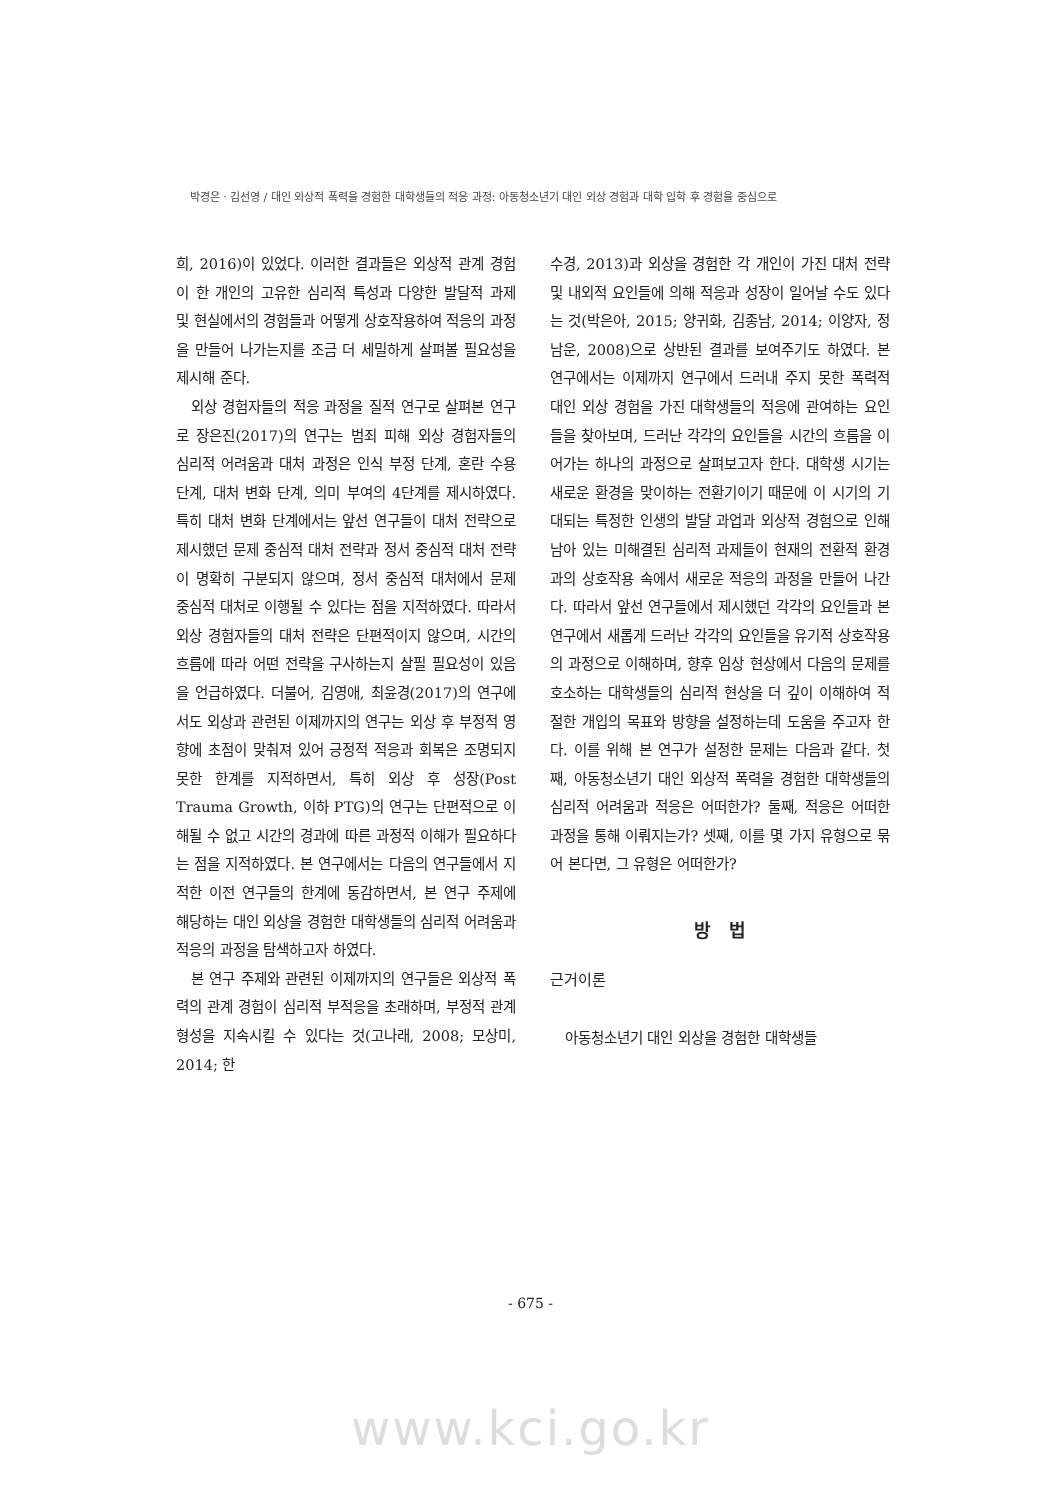박경은ㆍ김선영 / 대인 외상적 폭력을 경험한 대학생들의 적응 과정: 아동청소년기 대인 외상 경험과 대학 입학 후 경험을 중심으로
희, 2016)이 있었다. 이러한 결과들은 외상적 관계 경험이 한 개인의 고유한 심리적 특성과 다양한 발달적 과제 및 현실에서의 경험들과 어떻게 상호작용하여 적응의 과정을 만들어 나가는지를 조금 더 세밀하게 살펴볼 필요성을 제시해 준다.
외상 경험자들의 적응 과정을 질적 연구로 살펴본 연구로 장은진(2017)의 연구는 범죄 피해 외상 경험자들의 심리적 어려움과 대처 과정은 인식 부정 단계, 혼란 수용 단계, 대처 변화 단계, 의미 부여의 4단계를 제시하였다. 특히 대처 변화 단계에서는 앞선 연구들이 대처 전략으로 제시했던 문제 중심적 대처 전략과 정서 중심적 대처 전략이 명확히 구분되지 않으며, 정서 중심적 대처에서 문제 중심적 대처로 이행될 수 있다는 점을 지적하였다. 따라서 외상 경험자들의 대처 전략은 단편적이지 않으며, 시간의 흐름에 따라 어떤 전략을 구사하는지 살필 필요성이 있음을 언급하였다. 더불어, 김영애, 최윤경(2017)의 연구에서도 외상과 관련된 이제까지의 연구는 외상 후 부정적 영향에 초점이 맞춰져 있어 긍정적 적응과 회복은 조명되지 못한 한계를 지적하면서, 특히 외상 후 성장(Post Trauma Growth, 이하 PTG)의 연구는 단편적으로 이해될 수 없고 시간의 경과에 따른 과정적 이해가 필요하다는 점을 지적하였다. 본 연구에서는 다음의 연구들에서 지적한 이전 연구들의 한계에 동감하면서, 본 연구 주제에 해당하는 대인 외상을 경험한 대학생들의 심리적 어려움과 적응의 과정을 탐색하고자 하였다.
본 연구 주제와 관련된 이제까지의 연구들은 외상적 폭력의 관계 경험이 심리적 부적응을 초래하며, 부정적 관계 형성을 지속시킬 수 있다는 것(고나래, 2008; 모상미, 2014; 한
수경, 2013)과 외상을 경험한 각 개인이 가진 대처 전략 및 내외적 요인들에 의해 적응과 성장이 일어날 수도 있다는 것(박은아, 2015; 양귀화, 김종남, 2014; 이양자, 정남운, 2008)으로 상반된 결과를 보여주기도 하였다. 본 연구에서는 이제까지 연구에서 드러내 주지 못한 폭력적 대인 외상 경험을 가진 대학생들의 적응에 관여하는 요인들을 찾아보며, 드러난 각각의 요인들을 시간의 흐름을 이어가는 하나의 과정으로 살펴보고자 한다. 대학생 시기는 새로운 환경을 맞이하는 전환기이기 때문에 이 시기의 기대되는 특정한 인생의 발달 과업과 외상적 경험으로 인해 남아 있는 미해결된 심리적 과제들이 현재의 전환적 환경과의 상호작용 속에서 새로운 적응의 과정을 만들어 나간다. 따라서 앞선 연구들에서 제시했던 각각의 요인들과 본 연구에서 새롭게 드러난 각각의 요인들을 유기적 상호작용의 과정으로 이해하며, 향후 임상 현상에서 다음의 문제를 호소하는 대학생들의 심리적 현상을 더 깊이 이해하여 적절한 개입의 목표와 방향을 설정하는데 도움을 주고자 한다. 이를 위해 본 연구가 설정한 문제는 다음과 같다. 첫째, 아동청소년기 대인 외상적 폭력을 경험한 대학생들의 심리적 어려움과 적응은 어떠한가? 둘째, 적응은 어떠한 과정을 통해 이뤄지는가? 셋째, 이를 몇 가지 유형으로 묶어 본다면, 그 유형은 어떠한가?
방 법
근거이론
아동청소년기 대인 외상을 경험한 대학생들
- 675 -
www.kci.go.kr